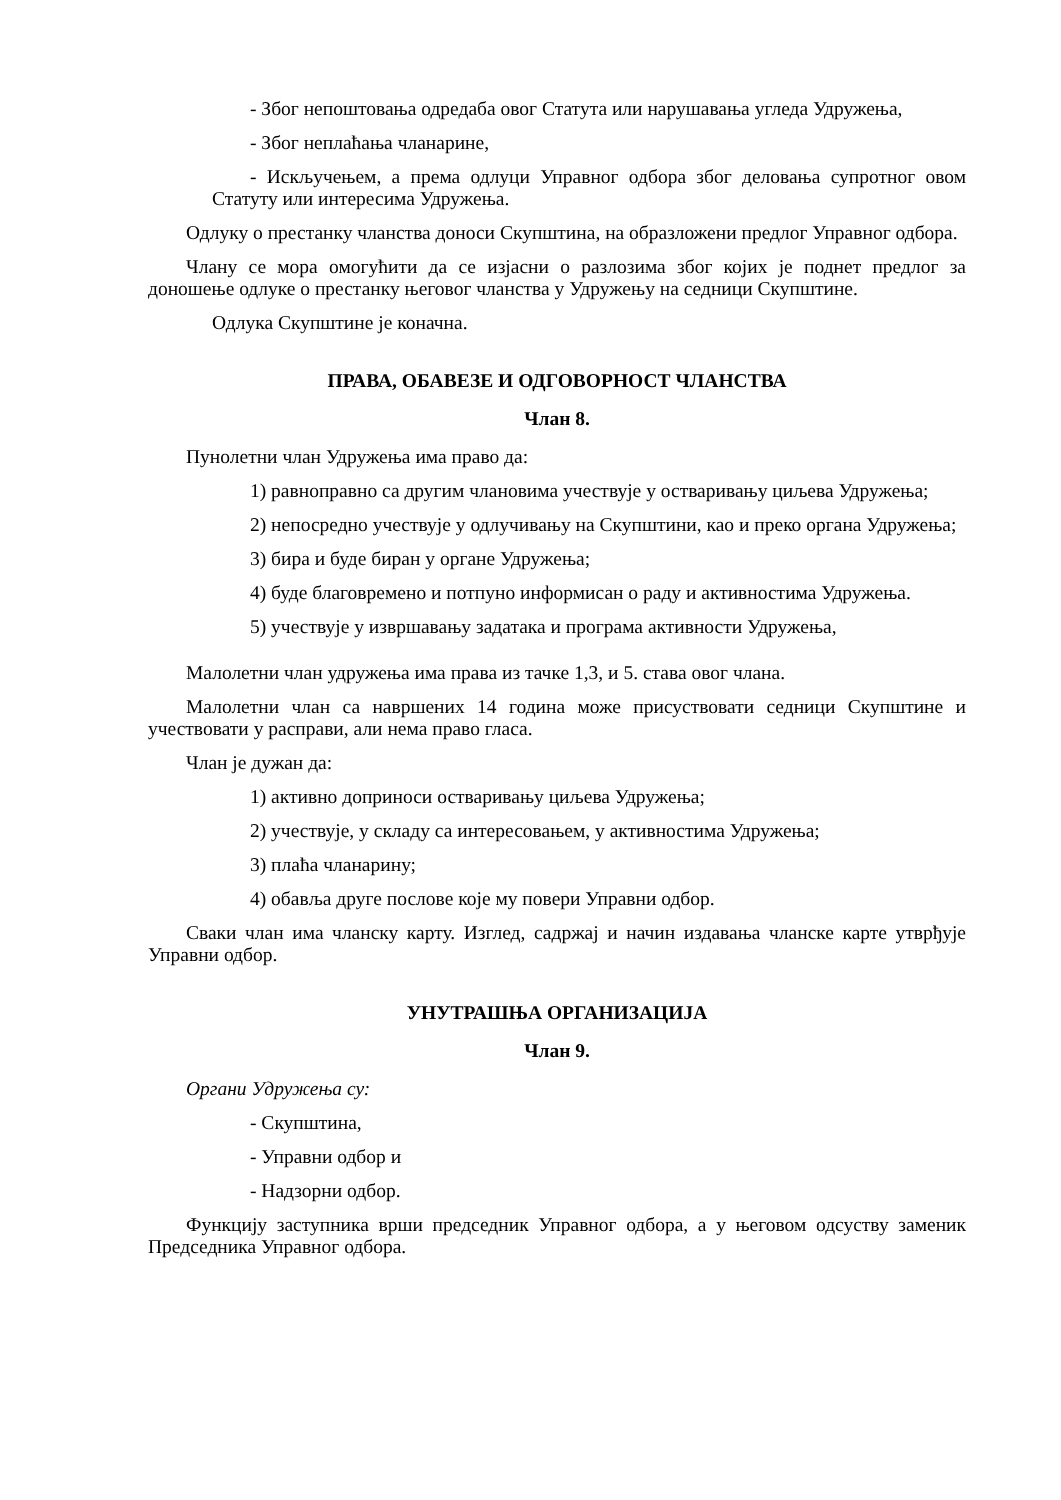- Због непоштовања одредаба овог Статута или нарушавања угледа Удружења,
- Због неплаћања чланарине,
- Искључењем, а према одлуци Управног одбора због деловања супротног овом Статуту или интересима Удружења.
Одлуку о престанку чланства доноси Скупштина, на образложени предлог Управног одбора.
Члану се мора омогућити да се изјасни о разлозима због којих је поднет предлог за доношење одлуке о престанку његовог чланства у Удружењу на седници Скупштине.
Одлука Скупштине је коначна.
ПРАВА, ОБАВЕЗЕ И ОДГОВОРНОСТ ЧЛАНСТВА
Члан 8.
Пунолетни члан Удружења има право да:
1) равноправно са другим члановима учествује у остваривању циљева Удружења;
2) непосредно учествује у одлучивању на Скупштини, као и преко органа Удружења;
3) бира и буде биран у органе Удружења;
4) буде благовремено и потпуно информисан о раду и активностима Удружења.
5) учествује у извршавању задатака и програма активности Удружења,
Малолетни члан удружења има права из тачке 1,3, и 5. става овог члана.
Малолетни члан са навршених 14 година може присуствовати седници Скупштине и учествовати у расправи, али нема право гласа.
Члан је дужан да:
1) активно доприноси остваривању циљева Удружења;
2) учествује, у складу са интересовањем, у активностима Удружења;
3) плаћа чланарину;
4) обавља друге послове које му повери Управни одбор.
Сваки члан има чланску карту. Изглед, садржај и начин издавања чланске карте утврђује Управни одбор.
УНУТРАШЊА ОРГАНИЗАЦИЈА
Члан 9.
Органи Удружења су:
- Скупштина,
- Управни одбор и
- Надзорни одбор.
Функцију заступника врши председник Управног одбора, а у његовом одсуству заменик Председника Управног одбора.